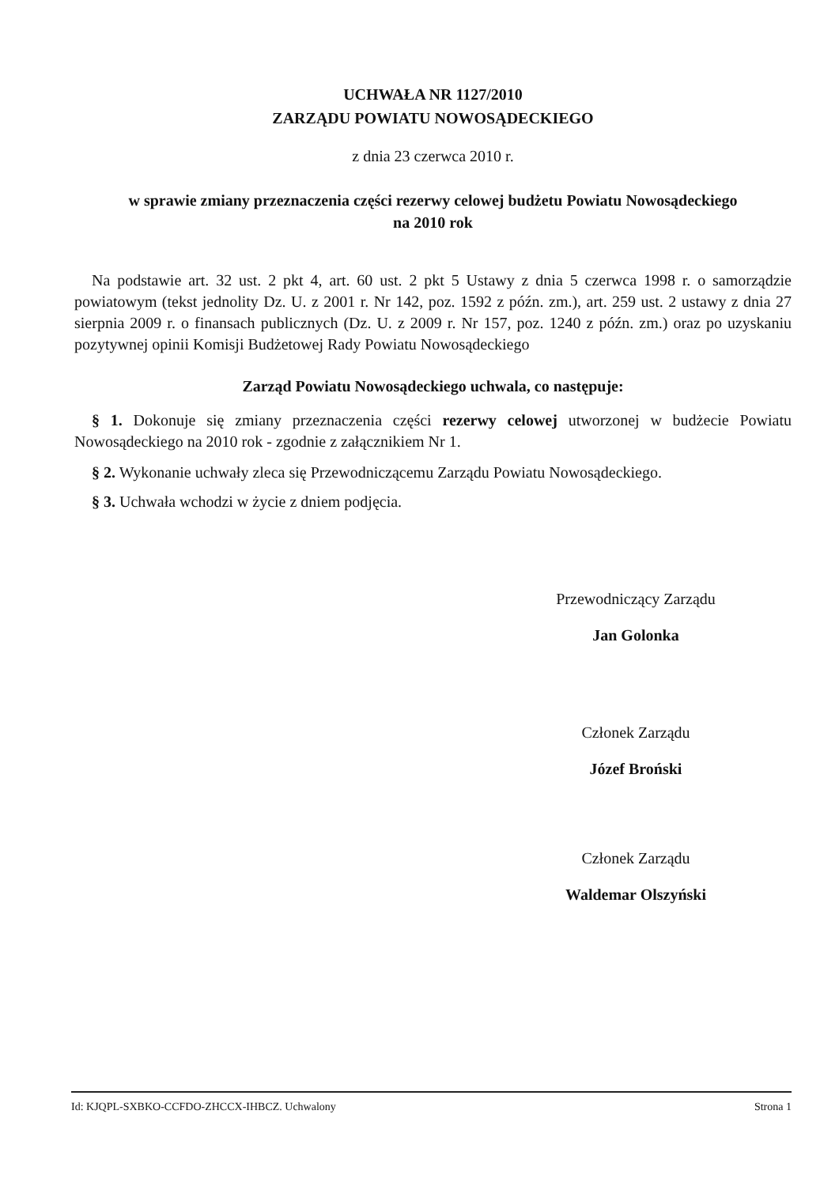UCHWAŁA NR 1127/2010
ZARZĄDU POWIATU NOWOSĄDECKIEGO
z dnia 23 czerwca 2010 r.
w sprawie zmiany przeznaczenia części rezerwy celowej budżetu Powiatu Nowosądeckiego
na 2010 rok
Na podstawie art. 32 ust. 2 pkt 4, art. 60 ust. 2 pkt 5 Ustawy z dnia 5 czerwca 1998 r. o samorządzie powiatowym (tekst jednolity Dz. U. z 2001 r. Nr 142, poz. 1592 z późn. zm.), art. 259 ust. 2 ustawy z dnia 27 sierpnia 2009 r. o finansach publicznych (Dz. U. z 2009 r. Nr 157, poz. 1240 z późn. zm.) oraz po uzyskaniu pozytywnej opinii Komisji Budżetowej Rady Powiatu Nowosądeckiego
Zarząd Powiatu Nowosądeckiego uchwala, co następuje:
§ 1. Dokonuje się zmiany przeznaczenia części rezerwy celowej utworzonej w budżecie Powiatu Nowosądeckiego na 2010 rok - zgodnie z załącznikiem Nr 1.
§ 2. Wykonanie uchwały zleca się Przewodniczącemu Zarządu Powiatu Nowosądeckiego.
§ 3. Uchwała wchodzi w życie z dniem podjęcia.
Przewodniczący Zarządu
Jan Golonka
Członek Zarządu
Józef Broński
Członek Zarządu
Waldemar Olszyński
Id: KJQPL-SXBKO-CCFDO-ZHCCX-IHBCZ. Uchwalony Strona 1